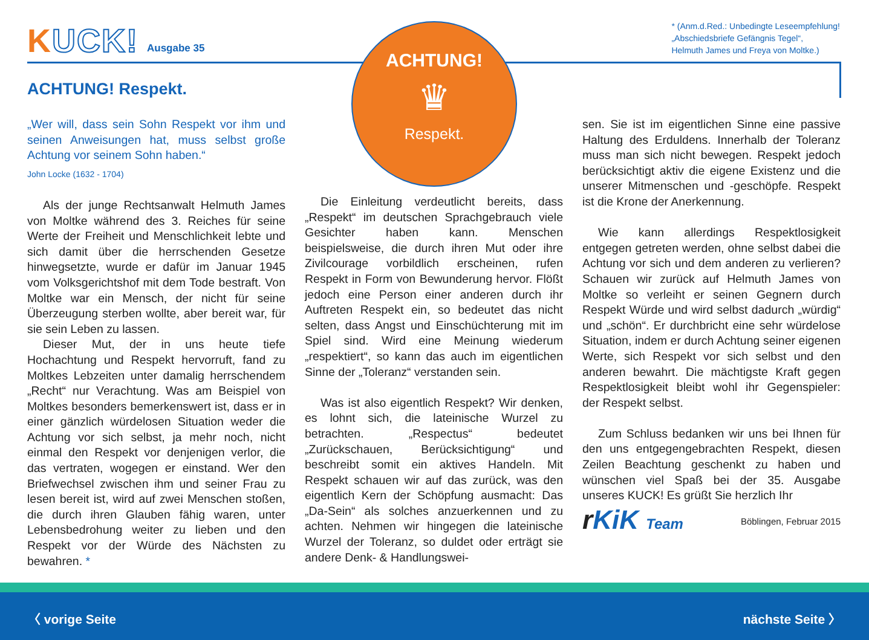KUCK!
Ausgabe 35
* (Anm.d.Red.: Unbedingte Leseempfehlung!
„Abschiedsbriefe Gefängnis Tegel“,
Helmuth James und Freya von Moltke.)
ACHTUNG!
♛
Respekt.
ACHTUNG! Respekt.
„Wer will, dass sein Sohn Respekt vor ihm und seinen Anweisungen hat, muss selbst große Achtung vor seinem Sohn haben.“
John Locke (1632 - 1704)
Als der junge Rechtsanwalt Helmuth James von Moltke während des 3. Reiches für seine Werte der Freiheit und Menschlichkeit lebte und sich damit über die herrschenden Gesetze hinwegsetzte, wurde er dafür im Januar 1945 vom Volksgerichtshof mit dem Tode bestraft. Von Moltke war ein Mensch, der nicht für seine Überzeugung sterben wollte, aber bereit war, für sie sein Leben zu lassen.
Dieser Mut, der in uns heute tiefe Hochachtung und Respekt hervorruft, fand zu Moltkes Lebzeiten unter damalig herrschendem „Recht“ nur Verachtung. Was am Beispiel von Moltkes besonders bemerkenswert ist, dass er in einer gänzlich würdelosen Situation weder die Achtung vor sich selbst, ja mehr noch, nicht einmal den Respekt vor denjenigen verlor, die das vertraten, wogegen er einstand. Wer den Briefwechsel zwischen ihm und seiner Frau zu lesen bereit ist, wird auf zwei Menschen stoßen, die durch ihren Glauben fähig waren, unter Lebensbedrohung weiter zu lieben und den Respekt vor der Würde des Nächsten zu bewahren. *
Die Einleitung verdeutlicht bereits, dass „Respekt“ im deutschen Sprachgebrauch viele Gesichter haben kann. Menschen beispielsweise, die durch ihren Mut oder ihre Zivilcourage vorbildlich erscheinen, rufen Respekt in Form von Bewunderung hervor. Flößt jedoch eine Person einer anderen durch ihr Auftreten Respekt ein, so bedeutet das nicht selten, dass Angst und Einschüchterung mit im Spiel sind. Wird eine Meinung wiederum „respektiert“, so kann das auch im eigentlichen Sinne der „Toleranz“ verstanden sein.
Was ist also eigentlich Respekt? Wir denken, es lohnt sich, die lateinische Wurzel zu betrachten. „Respectus“ bedeutet „Zurückschauen, Berücksichtigung“ und beschreibt somit ein aktives Handeln. Mit Respekt schauen wir auf das zurück, was den eigentlich Kern der Schöpfung ausmacht: Das „Da-Sein“ als solches anzuerkennen und zu achten. Nehmen wir hingegen die lateinische Wurzel der Toleranz, so duldet oder erträgt sie andere Denk- & Handlungswei-
sen. Sie ist im eigentlichen Sinne eine passive Haltung des Erduldens. Innerhalb der Toleranz muss man sich nicht bewegen. Respekt jedoch berücksichtigt aktiv die eigene Existenz und die unserer Mitmenschen und -geschöpfe. Respekt ist die Krone der Anerkennung.
Wie kann allerdings Respektlosigkeit entgegen getreten werden, ohne selbst dabei die Achtung vor sich und dem anderen zu verlieren? Schauen wir zurück auf Helmuth James von Moltke so verleiht er seinen Gegnern durch Respekt Würde und wird selbst dadurch „würdig“ und „schön“. Er durchbricht eine sehr würdelose Situation, indem er durch Achtung seiner eigenen Werte, sich Respekt vor sich selbst und den anderen bewahrt. Die mächtigste Kraft gegen Respektlosigkeit bleibt wohl ihr Gegenspieler: der Respekt selbst.
Zum Schluss bedanken wir uns bei Ihnen für den uns entgegengebrachten Respekt, diesen Zeilen Beachtung geschenkt zu haben und wünschen viel Spaß bei der 35. Ausgabe unseres KUCK! Es grüßt Sie herzlich Ihr
r KiK Team
Böblingen, Februar 2015
〈 vorige Seite nächste Seite 〉